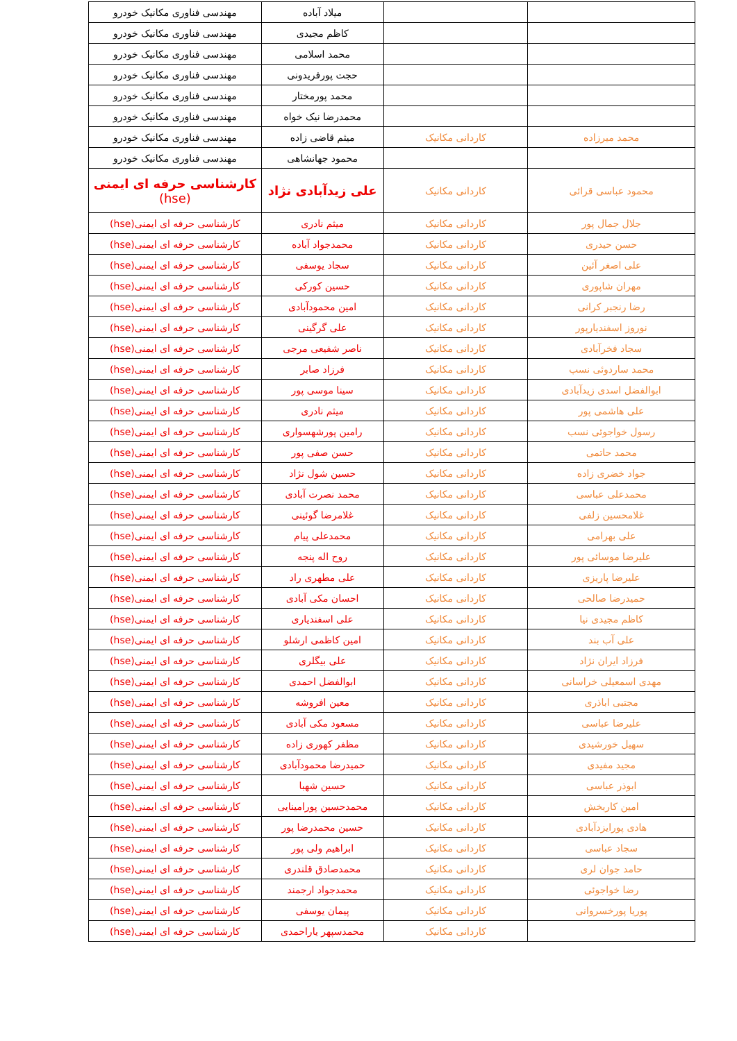| مهندسی فناوری مکانیک خودرو | میلاد آباده | | |
| مهندسی فناوری مکانیک خودرو | کاظم مجیدی | | |
| مهندسی فناوری مکانیک خودرو | محمد اسلامی | | |
| مهندسی فناوری مکانیک خودرو | حجت پورفریدونی | | |
| مهندسی فناوری مکانیک خودرو | محمد پورمختار | | |
| مهندسی فناوری مکانیک خودرو | محمدرضا نیک خواه | | |
| مهندسی فناوری مکانیک خودرو | میثم قاضی زاده | کاردانی مکانیک | محمد میرزاده |
| مهندسی فناوری مکانیک خودرو | محمود جهانشاهی | | |
| کارشناسی حرفه ای ایمنی (hse) | علی زیدآبادی نژاد | کاردانی مکانیک | محمود عباسی قرائی |
| کارشناسی حرفه ای ایمنی(hse) | میثم نادری | کاردانی مکانیک | جلال جمال پور |
| کارشناسی حرفه ای ایمنی(hse) | محمدجواد آباده | کاردانی مکانیک | حسن حیدری |
| کارشناسی حرفه ای ایمنی(hse) | سجاد یوسفی | کاردانی مکانیک | علی اصغر آئین |
| کارشناسی حرفه ای ایمنی(hse) | حسین کورکی | کاردانی مکانیک | مهران شاپوری |
| کارشناسی حرفه ای ایمنی(hse) | امین محمودآبادی | کاردانی مکانیک | رضا رنجبر کرانی |
| کارشناسی حرفه ای ایمنی(hse) | علی گرگینی | کاردانی مکانیک | نوروز اسفندیارپور |
| کارشناسی حرفه ای ایمنی(hse) | ناصر شفیعی مرجی | کاردانی مکانیک | سجاد فخرآبادی |
| کارشناسی حرفه ای ایمنی(hse) | فرزاد صابر | کاردانی مکانیک | محمد ساردوئی نسب |
| کارشناسی حرفه ای ایمنی(hse) | سینا موسی پور | کاردانی مکانیک | ابوالفضل اسدی زیدآبادی |
| کارشناسی حرفه ای ایمنی(hse) | میثم نادری | کاردانی مکانیک | علی هاشمی پور |
| کارشناسی حرفه ای ایمنی(hse) | رامین پورشهسواری | کاردانی مکانیک | رسول خواجوئی نسب |
| کارشناسی حرفه ای ایمنی(hse) | حسن صفی پور | کاردانی مکانیک | محمد حاتمی |
| کارشناسی حرفه ای ایمنی(hse) | حسین شول نژاد | کاردانی مکانیک | جواد خضری زاده |
| کارشناسی حرفه ای ایمنی(hse) | محمد نصرت آبادی | کاردانی مکانیک | محمدعلی عباسی |
| کارشناسی حرفه ای ایمنی(hse) | غلامرضا گوئینی | کاردانی مکانیک | غلامحسین زلفی |
| کارشناسی حرفه ای ایمنی(hse) | محمدعلی پیام | کاردانی مکانیک | علی بهرامی |
| کارشناسی حرفه ای ایمنی(hse) | روح اله پنجه | کاردانی مکانیک | علیرضا موسائی پور |
| کارشناسی حرفه ای ایمنی(hse) | علی مطهری راد | کاردانی مکانیک | علیرضا پاریزی |
| کارشناسی حرفه ای ایمنی(hse) | احسان مکی آبادی | کاردانی مکانیک | حمیدرضا صالحی |
| کارشناسی حرفه ای ایمنی(hse) | علی اسفندیاری | کاردانی مکانیک | کاظم مجیدی نیا |
| کارشناسی حرفه ای ایمنی(hse) | امین کاظمی ارشلو | کاردانی مکانیک | علی آب بند |
| کارشناسی حرفه ای ایمنی(hse) | علی بیگلری | کاردانی مکانیک | فرزاد ایران نژاد |
| کارشناسی حرفه ای ایمنی(hse) | ابوالفضل احمدی | کاردانی مکانیک | مهدی اسمعیلی خراسانی |
| کارشناسی حرفه ای ایمنی(hse) | معین افروشه | کاردانی مکانیک | مجتبی اباذری |
| کارشناسی حرفه ای ایمنی(hse) | مسعود مکی آبادی | کاردانی مکانیک | علیرضا عباسی |
| کارشناسی حرفه ای ایمنی(hse) | مظفر کهوری زاده | کاردانی مکانیک | سهیل خورشیدی |
| کارشناسی حرفه ای ایمنی(hse) | حمیدرضا محمودآبادی | کاردانی مکانیک | مجید مفیدی |
| کارشناسی حرفه ای ایمنی(hse) | حسین شهبا | کاردانی مکانیک | ابوذر عباسی |
| کارشناسی حرفه ای ایمنی(hse) | محمدحسین پورامینایی | کاردانی مکانیک | امین کاربخش |
| کارشناسی حرفه ای ایمنی(hse) | حسین محمدرضا پور | کاردانی مکانیک | هادی پورایزدآبادی |
| کارشناسی حرفه ای ایمنی(hse) | ابراهیم ولی پور | کاردانی مکانیک | سجاد عباسی |
| کارشناسی حرفه ای ایمنی(hse) | محمدصادق قلندری | کاردانی مکانیک | حامد جوان لری |
| کارشناسی حرفه ای ایمنی(hse) | محمدجواد ارجمند | کاردانی مکانیک | رضا خواجوئی |
| کارشناسی حرفه ای ایمنی(hse) | پیمان یوسفی | کاردانی مکانیک | پوریا پورخسروانی |
| کارشناسی حرفه ای ایمنی(hse) | محمدسپهر یاراحمدی | کاردانی مکانیک | |